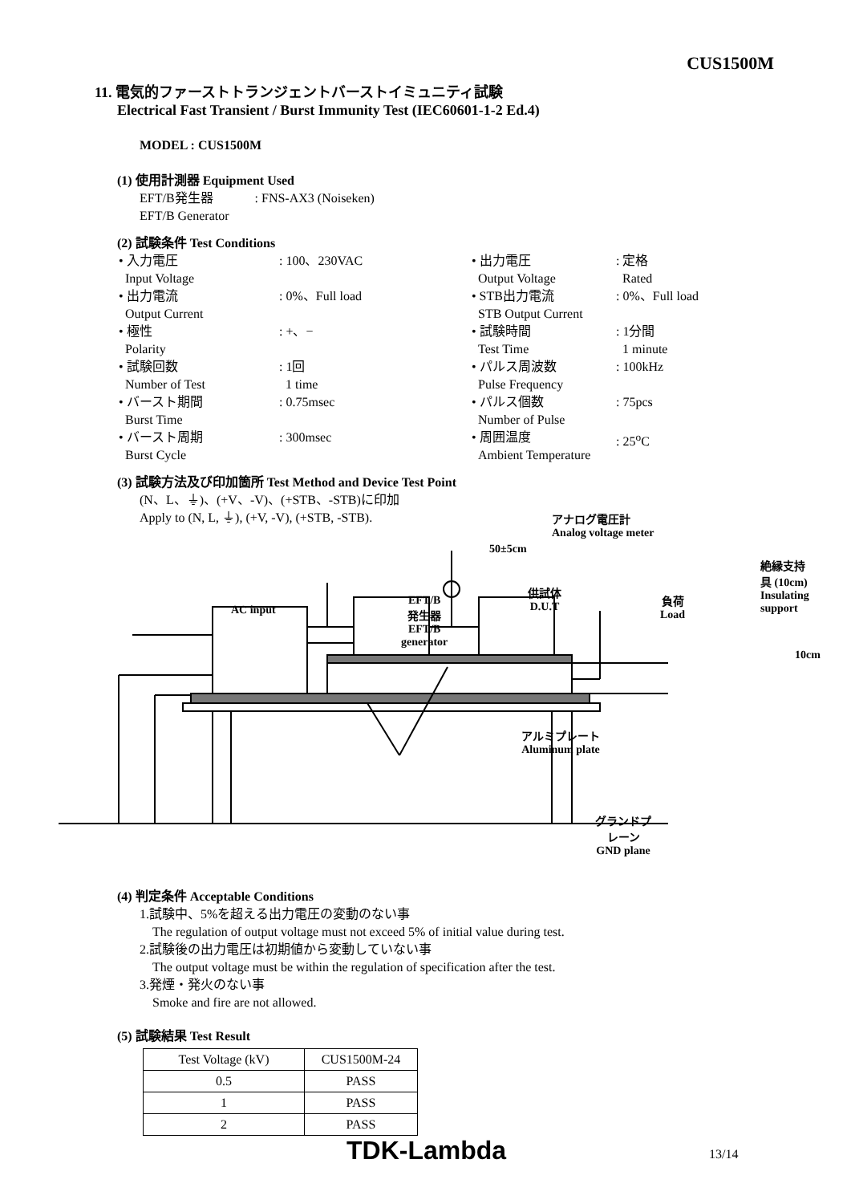CUS1500M
11. 電気的ファーストトランジェントバーストイミュニティ試験
Electrical Fast Transient / Burst Immunity Test (IEC60601-1-2 Ed.4)
MODEL : CUS1500M
(1) 使用計測器 Equipment Used
EFT/B発生器 : FNS-AX3 (Noiseken)
EFT/B Generator
(2) 試験条件 Test Conditions
• 入力電圧
Input Voltage: 100、230VAC • 出力電圧
Output Voltage: 定格
Rated • 出力電流
Output Current: 0%、Full load • STB出力電流
STB Output Current: 0%、Full load • 極性
Polarity: +、− • 試験時間
Test Time: 1分間
1 minute • 試験回数
Number of Test: 1回
1 time • パルス周波数
Pulse Frequency: 100kHz • バースト期間
Burst Time: 0.75msec • パルス個数
Number of Pulse: 75pcs • バースト周期
Burst Cycle: 300msec • 周囲温度
Ambient Temperature: 25<sup>o</sup>C
(3) 試験方法及び印加箇所 Test Method and Device Test Point
(N、L、⏚)、(+V、-V)、(+STB、-STB)に印加
Apply to (N, L, ⏚), (+V, -V), (+STB, -STB).
アナログ電圧計
Analog voltage meter
50±5cm
絶縁支持具 (10cm)
Insulating support
AC input
EFT/B
発生器
EFT/B
generator
供試体
D.U.T
負荷
Load
10cm
アルミプレート
Aluminum plate
グランドプレーン
GND plane
(4) 判定条件 Acceptable Conditions
1.試験中、5%を超える出力電圧の変動のない事
The regulation of output voltage must not exceed 5% of initial value during test.
2.試験後の出力電圧は初期値から変動していない事
The output voltage must be within the regulation of specification after the test.
3.発煙・発火のない事
Smoke and fire are not allowed.
(5) 試験結果 Test Result
| Test Voltage (kV) | CUS1500M-24 |
| --- | --- |
| 0.5 | PASS |
| 1 | PASS |
| 2 | PASS |
TDK-Lambda 13/14